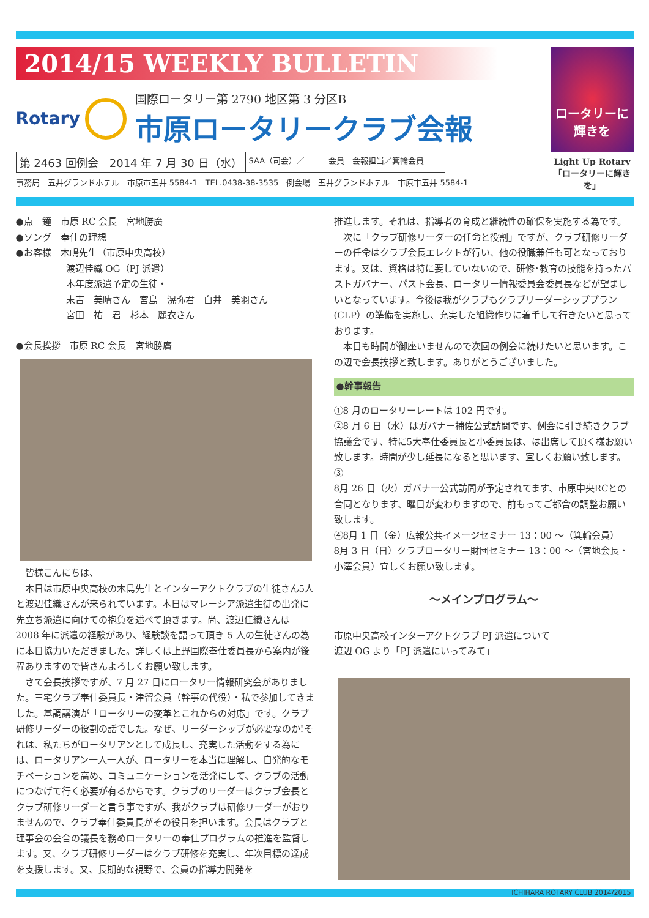2014/15 WEEKLY BULLETIN
Rotary
国際ロータリー第 2790 地区第 3 分区B
市原ロータリークラブ会報
第 2463 回例会　2014 年 7 月 30 日（水）
SAA（司会）／　　　会員　会報担当／箕輪会員
事務局　五井グランドホテル　市原市五井 5584-1　TEL.0438-38-3535　例会場　五井グランドホテル　市原市五井 5584-1
ロータリーに
輝きを
Light Up Rotary
「ロータリーに輝きを」
●点　鐘　市原 RC 会長　宮地勝廣
●ソング　奉仕の理想
●お客様　木嶋先生（市原中央高校）
渡辺佳織 OG（PJ 派遣）
本年度派遣予定の生徒・
末吉　美晴さん　宮島　滉弥君　白井　美羽さん
宮田　祐　君　杉本　麗衣さん
●会長挨拶　市原 RC 会長　宮地勝廣
　皆様こんにちは、
　本日は市原中央高校の木島先生とインターアクトクラブの生徒さん5人と渡辺佳織さんが来られています。本日はマレーシア派遣生徒の出発に先立ち派遣に向けての抱負を述べて頂きます。尚、渡辺佳織さんは 2008 年に派遣の経験があり、経験談を語って頂き 5 人の生徒さんの為に本日協力いただきました。詳しくは上野国際奉仕委員長から案内が後程ありますので皆さんよろしくお願い致します。
　さて会長挨拶ですが、7 月 27 日にロータリー情報研究会がありました。三宅クラブ奉仕委員長・津留会員（幹事の代役）・私で参加してきました。基調講演が「ロータリーの変革とこれからの対応」です。クラブ研修リーダーの役割の話でした。なぜ、リーダーシップが必要なのか!それは、私たちがロータリアンとして成長し、充実した活動をする為には、ロータリアン一人一人が、ロータリーを本当に理解し、自発的なモチベーションを高め、コミュニケーションを活発にして、クラブの活動につなげて行く必要が有るからです。クラブのリーダーはクラブ会長とクラブ研修リーダーと言う事ですが、我がクラブは研修リーダーがおりませんので、クラブ奉仕委員長がその役目を担います。会長はクラブと理事会の会合の議長を務めロータリーの奉仕プログラムの推進を監督します。又、クラブ研修リーダーはクラブ研修を充実し、年次目標の達成を支援します。又、長期的な視野で、会員の指導力開発を
推進します。それは、指導者の育成と継続性の確保を実施する為です。
　次に「クラブ研修リーダーの任命と役割」ですが、クラブ研修リーダーの任命はクラブ会長エレクトが行い、他の役職兼任も可となっております。又は、資格は特に要していないので、研修･教育の技能を持ったパストガバナー、パスト会長、ロータリー情報委員会委員長などが望ましいとなっています。今後は我がクラブもクラブリーダーシッププラン(CLP）の準備を実施し、充実した組織作りに着手して行きたいと思っております。
　本日も時間が御座いませんので次回の例会に続けたいと思います。この辺で会長挨拶と致します。ありがとうございました。
●幹事報告
①8 月のロータリーレートは 102 円です。
②8 月 6 日（水）はガバナー補佐公式訪問です、例会に引き続きクラブ協議会です、特に5大奉仕委員長と小委員長は、は出席して頂く様お願い致します。時間が少し延長になると思います、宜しくお願い致します。　③
8月 26 日（火）ガバナー公式訪問が予定されてます、市原中央RCとの合同となります、曜日が変わりますので、前もってご都合の調整お願い致します。
④8月 1 日（金）広報公共イメージセミナー 13：00 ～（箕輪会員）
8月 3 日（日）クラブロータリー財団セミナー 13：00 ～（宮地会長・小澤会員）宜しくお願い致します。
～メインプログラム～
市原中央高校インターアクトクラブ PJ 派遣について
渡辺 OG より「PJ 派遣にいってみて」
ICHIHARA ROTARY CLUB 2014/2015